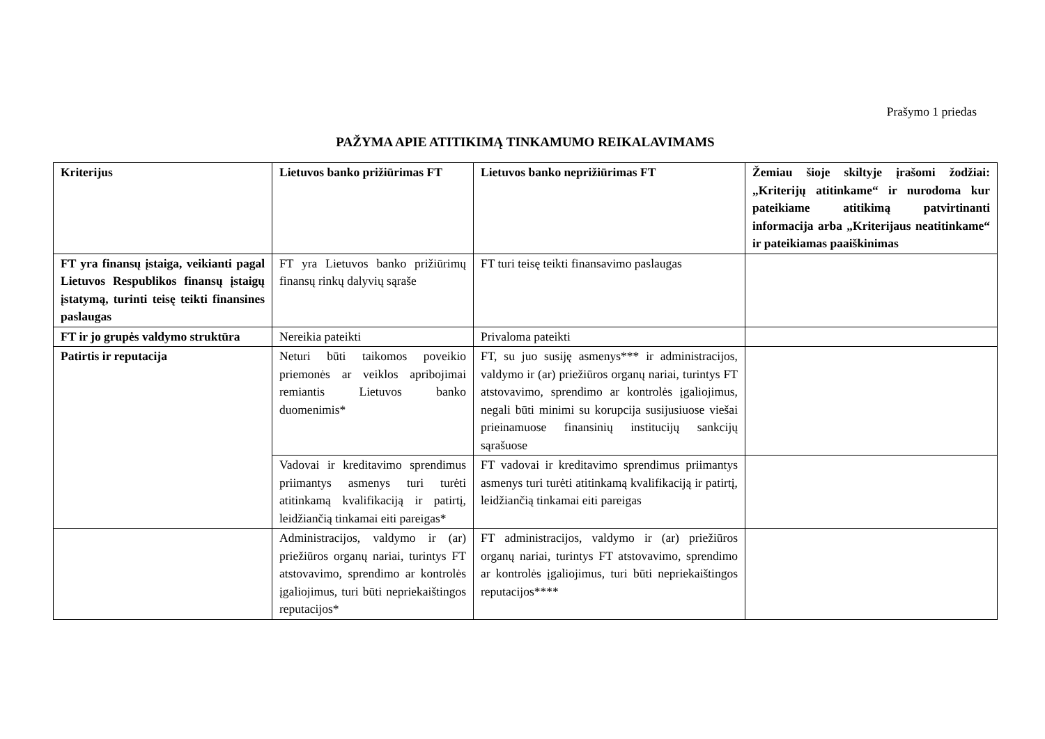Prašymo 1 priedas
PAŽYMA APIE ATITIKIMĄ TINKAMUMO REIKALAVIMAMS
| Kriterijus | Lietuvos banko prižiūrimas FT | Lietuvos banko neprižiūrimas FT | Žemiau šioje skiltyje įrašomi žodžiai: „Kriterijų atitinkame“ ir nurodoma kur pateikiame atitikimą patvirtinanti informacija arba „Kriterijaus neatitinkame“ ir pateikiamas paaiškinimas |
| --- | --- | --- | --- |
| FT yra finansų įstaiga, veikianti pagal Lietuvos Respublikos finansų įstaigų įstatymą, turinti teisę teikti finansines paslaugas | FT yra Lietuvos banko prižiūrimų finansų rinkų dalyvių sąraše | FT turi teisę teikti finansavimo paslaugas | |
| FT ir jo grupės valdymo struktūra | Nereikia pateikti | Privaloma pateikti | |
| Patirtis ir reputacija | Neturi būti taikomos poveikio priemonės ar veiklos apribojimai remiantis Lietuvos banko duomenimis* | FT, su juo susiję asmenys*** ir administracijos, valdymo ir (ar) priežiūros organų nariai, turintys FT atstovavimo, sprendimo ar kontrolės įgaliojimus, negali būti minimi su korupcija susijusiuose viešai prieinamuose finansinių institucijų sankcijų sąrašuose | |
| | Vadovai ir kreditavimo sprendimus priimantys asmenys turi turėti atitinkamą kvalifikaciją ir patirtį, leidžiančią tinkamai eiti pareigas* | FT vadovai ir kreditavimo sprendimus priimantys asmenys turi turėti atitinkamą kvalifikaciją ir patirtį, leidžiančią tinkamai eiti pareigas | |
| | Administracijos, valdymo ir (ar) priežiūros organų nariai, turintys FT atstovavimo, sprendimo ar kontrolės įgaliojimus, turi būti nepriekaištingos reputacijos* | FT administracijos, valdymo ir (ar) priežiūros organų nariai, turintys FT atstovavimo, sprendimo ar kontrolės įgaliojimus, turi būti nepriekaištingos reputacijos**** | |